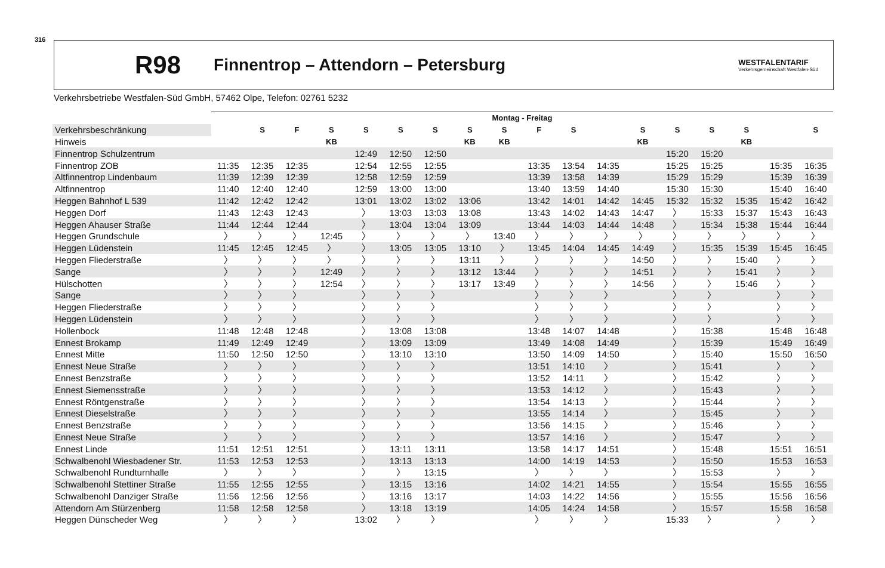316
R98 Finnentrop – Attendorn – Petersburg WESTFALENTARIF
Verkehrsgemeinschaft Westfalen-Süd
Verkehrsbetriebe Westfalen-Süd GmbH, 57462 Olpe, Telefon: 02761 5232
| | Montag - Freitag | | | | | | | | | | | | | | | | | |
| --- | --- | --- | --- | --- | --- | --- | --- | --- | --- | --- | --- | --- | --- | --- | --- | --- | --- | --- |
| Verkehrsbeschränkung | | S | F | S | S | S | S | S | S | F | S | | S | S | S | S | | S |
| Hinweis | | | | KB | | | | KB | KB | | | | KB | | | KB | | |
| Finnentrop Schulzentrum | | | | | 12:49 | 12:50 | 12:50 | | | | | | | 15:20 | 15:20 | | | |
| Finnentrop ZOB | 11:35 | 12:35 | 12:35 | | 12:54 | 12:55 | 12:55 | | | 13:35 | 13:54 | 14:35 | | 15:25 | 15:25 | | 15:35 | 16:35 |
| Altfinnentrop Lindenbaum | 11:39 | 12:39 | 12:39 | | 12:58 | 12:59 | 12:59 | | | 13:39 | 13:58 | 14:39 | | 15:29 | 15:29 | | 15:39 | 16:39 |
| Altfinnentrop | 11:40 | 12:40 | 12:40 | | 12:59 | 13:00 | 13:00 | | | 13:40 | 13:59 | 14:40 | | 15:30 | 15:30 | | 15:40 | 16:40 |
| Heggen Bahnhof L 539 | 11:42 | 12:42 | 12:42 | | 13:01 | 13:02 | 13:02 | 13:06 | | 13:42 | 14:01 | 14:42 | 14:45 | 15:32 | 15:32 | 15:35 | 15:42 | 16:42 |
| Heggen Dorf | 11:43 | 12:43 | 12:43 | | 〉 | 13:03 | 13:03 | 13:08 | | 13:43 | 14:02 | 14:43 | 14:47 | 〉 | 15:33 | 15:37 | 15:43 | 16:43 |
| Heggen Ahauser Straße | 11:44 | 12:44 | 12:44 | | 〉 | 13:04 | 13:04 | 13:09 | | 13:44 | 14:03 | 14:44 | 14:48 | 〉 | 15:34 | 15:38 | 15:44 | 16:44 |
| Heggen Grundschule | 〉 | 〉 | 〉 | 12:45 | 〉 | 〉 | 〉 | 〉 | 13:40 | 〉 | 〉 | 〉 | 〉 | 〉 | 〉 | 〉 | 〉 | 〉 |
| Heggen Lüdenstein | 11:45 | 12:45 | 12:45 | 〉 | 〉 | 13:05 | 13:05 | 13:10 | 〉 | 13:45 | 14:04 | 14:45 | 14:49 | 〉 | 15:35 | 15:39 | 15:45 | 16:45 |
| Heggen Fliederstraße | 〉 | 〉 | 〉 | 〉 | 〉 | 〉 | 〉 | 13:11 | 〉 | 〉 | 〉 | 〉 | 14:50 | 〉 | 〉 | 15:40 | 〉 | 〉 |
| Sange | 〉 | 〉 | 〉 | 12:49 | 〉 | 〉 | 〉 | 13:12 | 13:44 | 〉 | 〉 | 〉 | 14:51 | 〉 | 〉 | 15:41 | 〉 | 〉 |
| Hülschotten | 〉 | 〉 | 〉 | 12:54 | 〉 | 〉 | 〉 | 13:17 | 13:49 | 〉 | 〉 | 〉 | 14:56 | 〉 | 〉 | 15:46 | 〉 | 〉 |
| Sange | 〉 | 〉 | 〉 | | 〉 | 〉 | 〉 | | | 〉 | 〉 | 〉 | | 〉 | 〉 | | 〉 | 〉 |
| Heggen Fliederstraße | 〉 | 〉 | 〉 | | 〉 | 〉 | 〉 | | | 〉 | 〉 | 〉 | | 〉 | 〉 | | 〉 | 〉 |
| Heggen Lüdenstein | 〉 | 〉 | 〉 | | 〉 | 〉 | 〉 | | | 〉 | 〉 | 〉 | | 〉 | 〉 | | 〉 | 〉 |
| Hollenbock | 11:48 | 12:48 | 12:48 | | 〉 | 13:08 | 13:08 | | | 13:48 | 14:07 | 14:48 | | 〉 | 15:38 | | 15:48 | 16:48 |
| Ennest Brokamp | 11:49 | 12:49 | 12:49 | | 〉 | 13:09 | 13:09 | | | 13:49 | 14:08 | 14:49 | | 〉 | 15:39 | | 15:49 | 16:49 |
| Ennest Mitte | 11:50 | 12:50 | 12:50 | | 〉 | 13:10 | 13:10 | | | 13:50 | 14:09 | 14:50 | | 〉 | 15:40 | | 15:50 | 16:50 |
| Ennest Neue Straße | 〉 | 〉 | 〉 | | 〉 | 〉 | 〉 | | | 13:51 | 14:10 | 〉 | | 〉 | 15:41 | | 〉 | 〉 |
| Ennest Benzstraße | 〉 | 〉 | 〉 | | 〉 | 〉 | 〉 | | | 13:52 | 14:11 | 〉 | | 〉 | 15:42 | | 〉 | 〉 |
| Ennest Siemensstraße | 〉 | 〉 | 〉 | | 〉 | 〉 | 〉 | | | 13:53 | 14:12 | 〉 | | 〉 | 15:43 | | 〉 | 〉 |
| Ennest Röntgenstraße | 〉 | 〉 | 〉 | | 〉 | 〉 | 〉 | | | 13:54 | 14:13 | 〉 | | 〉 | 15:44 | | 〉 | 〉 |
| Ennest Dieselstraße | 〉 | 〉 | 〉 | | 〉 | 〉 | 〉 | | | 13:55 | 14:14 | 〉 | | 〉 | 15:45 | | 〉 | 〉 |
| Ennest Benzstraße | 〉 | 〉 | 〉 | | 〉 | 〉 | 〉 | | | 13:56 | 14:15 | 〉 | | 〉 | 15:46 | | 〉 | 〉 |
| Ennest Neue Straße | 〉 | 〉 | 〉 | | 〉 | 〉 | 〉 | | | 13:57 | 14:16 | 〉 | | 〉 | 15:47 | | 〉 | 〉 |
| Ennest Linde | 11:51 | 12:51 | 12:51 | | 〉 | 13:11 | 13:11 | | | 13:58 | 14:17 | 14:51 | | 〉 | 15:48 | | 15:51 | 16:51 |
| Schwalbenohl Wiesbadener Str. | 11:53 | 12:53 | 12:53 | | 〉 | 13:13 | 13:13 | | | 14:00 | 14:19 | 14:53 | | 〉 | 15:50 | | 15:53 | 16:53 |
| Schwalbenohl Rundturnhalle | 〉 | 〉 | 〉 | | 〉 | 〉 | 13:15 | | | 〉 | 〉 | 〉 | | 〉 | 15:53 | | 〉 | 〉 |
| Schwalbenohl Stettiner Straße | 11:55 | 12:55 | 12:55 | | 〉 | 13:15 | 13:16 | | | 14:02 | 14:21 | 14:55 | | 〉 | 15:54 | | 15:55 | 16:55 |
| Schwalbenohl Danziger Straße | 11:56 | 12:56 | 12:56 | | 〉 | 13:16 | 13:17 | | | 14:03 | 14:22 | 14:56 | | 〉 | 15:55 | | 15:56 | 16:56 |
| Attendorn Am Stürzenberg | 11:58 | 12:58 | 12:58 | | 〉 | 13:18 | 13:19 | | | 14:05 | 14:24 | 14:58 | | 〉 | 15:57 | | 15:58 | 16:58 |
| Heggen Dünscheder Weg | 〉 | 〉 | 〉 | | 13:02 | 〉 | 〉 | | | 〉 | 〉 | 〉 | | 15:33 | 〉 | | 〉 | 〉 |